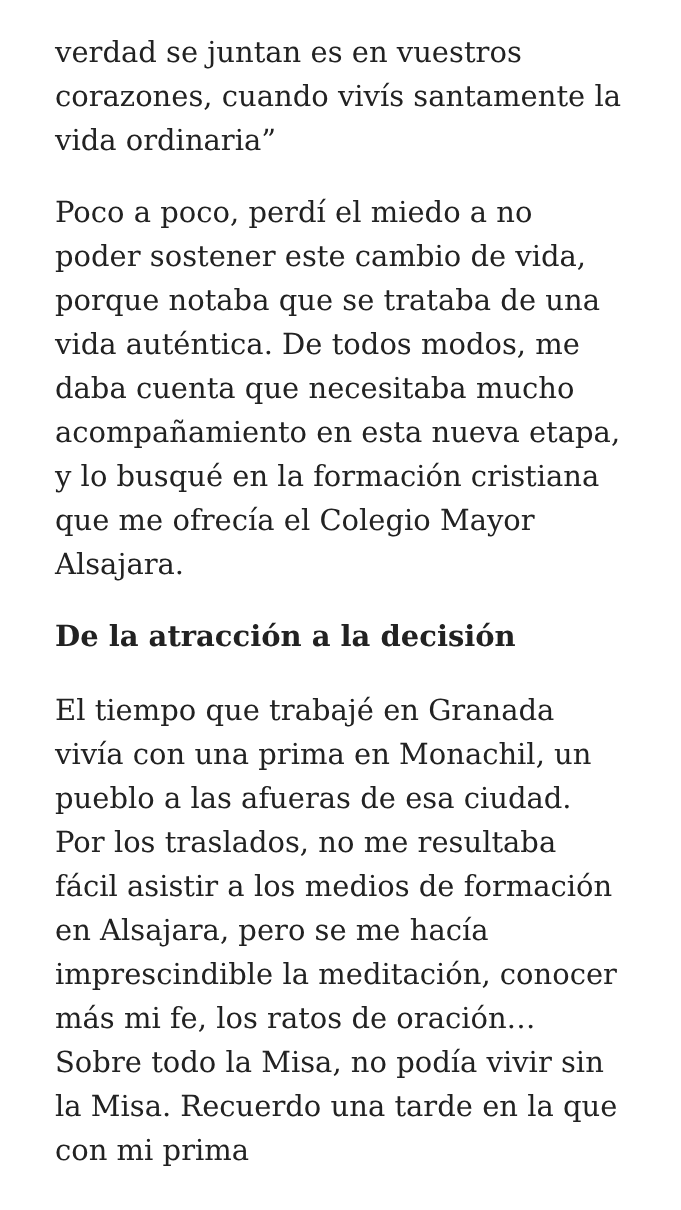verdad se juntan es en vuestros corazones, cuando vivís santamente la vida ordinaria”
Poco a poco, perdí el miedo a no poder sostener este cambio de vida, porque notaba que se trataba de una vida auténtica. De todos modos, me daba cuenta que necesitaba mucho acompañamiento en esta nueva etapa, y lo busqué en la formación cristiana que me ofrecía el Colegio Mayor Alsajara.
De la atracción a la decisión
El tiempo que trabajé en Granada vivía con una prima en Monachil, un pueblo a las afueras de esa ciudad. Por los traslados, no me resultaba fácil asistir a los medios de formación en Alsajara, pero se me hacía imprescindible la meditación, conocer más mi fe, los ratos de oración… Sobre todo la Misa, no podía vivir sin la Misa. Recuerdo una tarde en la que con mi prima